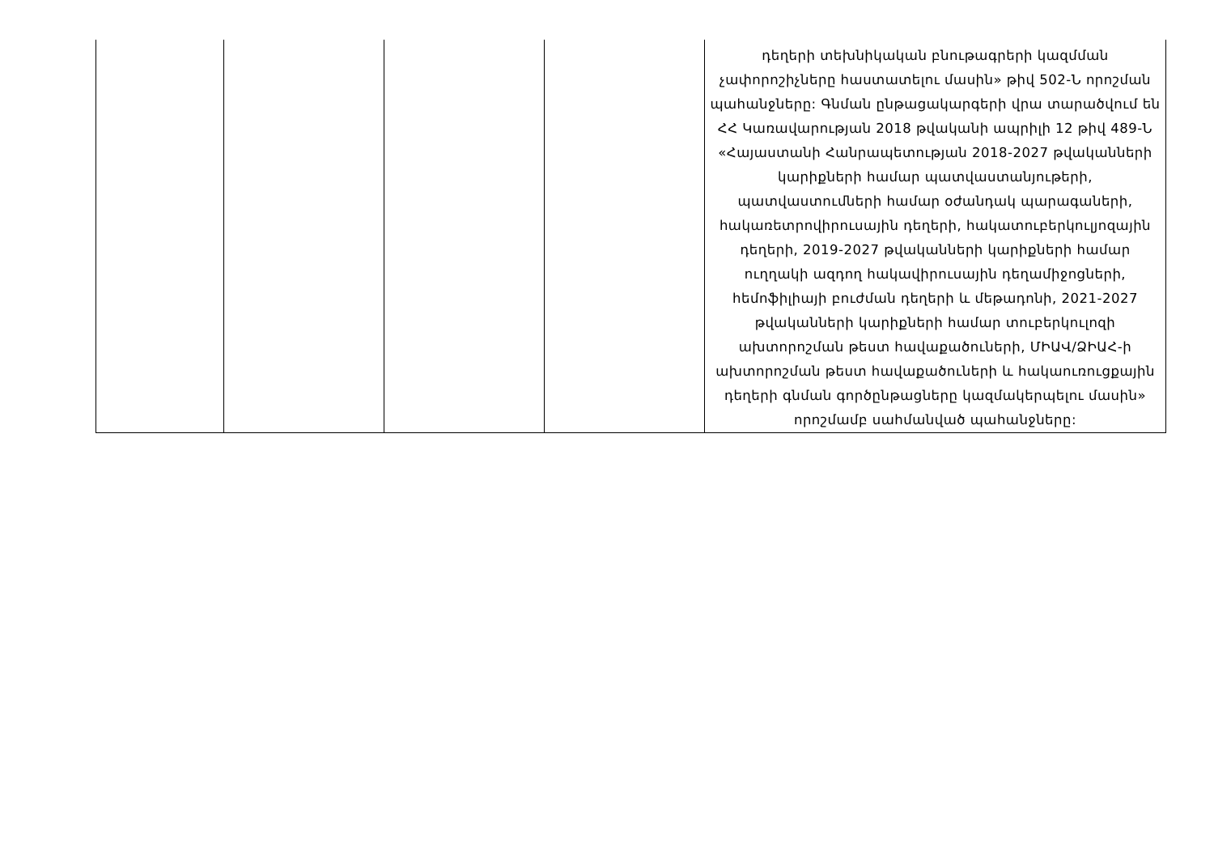| | | | | դեղերի տեխնիկական բնութագրերի կազմման չափորոշիչները հաստատելու մասին» թիվ 502-Ն որոշման պահանջները: Գնման ընթացակարգերի վրա տարածվում են ՀՀ Կառավարության 2018 թվականի ապրիլի 12 թիվ 489-Ն «Հայաստանի Հանրապետության 2018-2027 թվականների կարիքների համար պատվաստանյութերի, պատվաստումների համար օժանդակ պարագաների, հակառետրովիրուսային դեղերի, հակատուբերկուլյոզային դեղերի, 2019-2027 թվականների կարիքների համար ուղղակի ազդող հակավիրուսային դեղամիջոցների, հեմոֆիլիայի բուժման դեղերի և մեթադոնի, 2021-2027 թվականների կարիքների համար տուբերկուլոզի ախտորոշման թեստ հավաքածուների, ՄԻԱՎ/ՁԻԱՀ-ի ախտորոշման թեստ հավաքածուների և հակաուռուցքային դեղերի գնման գործընթացները կազմակերպելու մասին» որոշմամբ սահմանված պահանջները: |